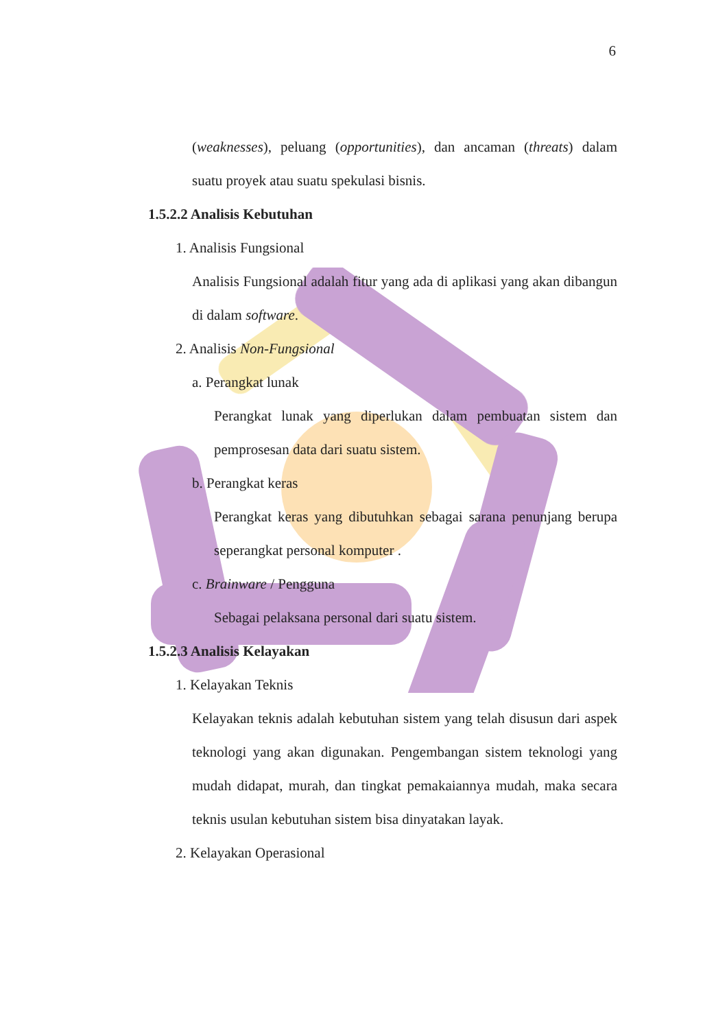6
(weaknesses), peluang (opportunities), dan ancaman (threats) dalam suatu proyek atau suatu spekulasi bisnis.
1.5.2.2 Analisis Kebutuhan
1. Analisis Fungsional
Analisis Fungsional adalah fitur yang ada di aplikasi yang akan dibangun di dalam software.
2. Analisis Non-Fungsional
a. Perangkat lunak
Perangkat lunak yang diperlukan dalam pembuatan sistem dan pemprosesan data dari suatu sistem.
b. Perangkat keras
Perangkat keras yang dibutuhkan sebagai sarana penunjang berupa seperangkat personal komputer .
c. Brainware / Pengguna
Sebagai pelaksana personal dari suatu sistem.
1.5.2.3 Analisis Kelayakan
1. Kelayakan Teknis
Kelayakan teknis adalah kebutuhan sistem yang telah disusun dari aspek teknologi yang akan digunakan. Pengembangan sistem teknologi yang mudah didapat, murah, dan tingkat pemakaiannya mudah, maka secara teknis usulan kebutuhan sistem bisa dinyatakan layak.
2. Kelayakan Operasional